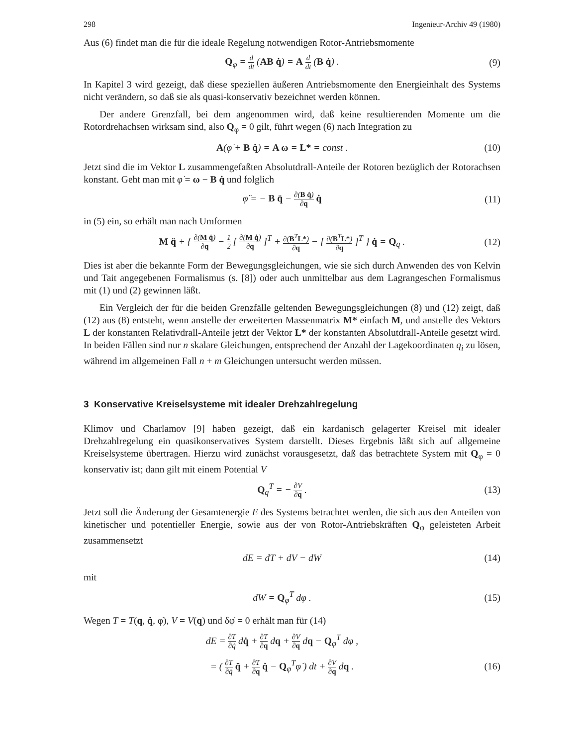298 Ingenieur-Archiv 49 (1980)
Aus (6) findet man die für die ideale Regelung notwendigen Rotor-Antriebsmomente
Q<sub>φ</sub> = d dt (AB q̇) = A d dt (B q̇) .
(9)
In Kapitel 3 wird gezeigt, daß diese speziellen äußeren Antriebsmomente den Energieinhalt des Systems nicht verändern, so daß sie als quasi-konservativ bezeichnet werden können.
Der andere Grenzfall, bei dem angenommen wird, daß keine resultierenden Momente um die Rotordrehachsen wirksam sind, also Q<sub>φ</sub> = 0 gilt, führt wegen (6) nach Integration zu
A(φ̇ + B q̇) = A ω = L* = const .
(10)
Jetzt sind die im Vektor L zusammengefaßten Absolutdrall-Anteile der Rotoren bezüglich der Rotorachsen konstant. Geht man mit φ̇ = ω − B q̇ und folglich
φ̈ = − B q̈ − ∂(B q̇) ∂q q̇
(11)
in (5) ein, so erhält man nach Umformen
M q̈ + { ∂(M q̇) ∂q − 1 2 [ ∂(M q̇) ∂q ]<sup>T</sup> + ∂(B<sup>T</sup>L*) ∂q − [ ∂(B<sup>T</sup>L*) ∂q ]<sup>T</sup> } q̇ = Q<sub>q</sub> .
(12)
Dies ist aber die bekannte Form der Bewegungsgleichungen, wie sie sich durch Anwenden des von Kelvin und Tait angegebenen Formalismus (s. [8]) oder auch unmittelbar aus dem Lagrangeschen Formalismus mit (1) und (2) gewinnen läßt.
Ein Vergleich der für die beiden Grenzfälle geltenden Bewegungsgleichungen (8) und (12) zeigt, daß (12) aus (8) entsteht, wenn anstelle der erweiterten Massenmatrix M* einfach M, und anstelle des Vektors L der konstanten Relativdrall-Anteile jetzt der Vektor L* der konstanten Absolutdrall-Anteile gesetzt wird. In beiden Fällen sind nur n skalare Gleichungen, entsprechend der Anzahl der Lagekoordinaten q<sub>i</sub> zu lösen, während im allgemeinen Fall n + m Gleichungen untersucht werden müssen.
3 Konservative Kreiselsysteme mit idealer Drehzahlregelung
Klimov und Charlamov [9] haben gezeigt, daß ein kardanisch gelagerter Kreisel mit idealer Drehzahlregelung ein quasikonservatives System darstellt. Dieses Ergebnis läßt sich auf allgemeine Kreiselsysteme übertragen. Hierzu wird zunächst vorausgesetzt, daß das betrachtete System mit Q<sub>φ</sub> = 0 konservativ ist; dann gilt mit einem Potential V
Q<sub>q</sub><sup>T</sup> = − ∂V ∂q .
(13)
Jetzt soll die Änderung der Gesamtenergie E des Systems betrachtet werden, die sich aus den Anteilen von kinetischer und potentieller Energie, sowie aus der von Rotor-Antriebskräften Q<sub>φ</sub> geleisteten Arbeit zusammensetzt
dE = dT + dV − dW
(14)
mit
dW = Q<sub>φ</sub><sup>T</sup> dφ .
(15)
Wegen T = T(q, q̇, φ̇), V = V(q) und δφ̇ = 0 erhält man für (14)
dE = ∂T ∂q̇ dq̇ + ∂T ∂q dq + ∂V ∂q dq − Q<sub>φ</sub><sup>T</sup> dφ ,
= ( ∂T ∂q̇ q̈ + ∂T ∂q q̇ − Q<sub>φ</sub><sup>T</sup>φ̇ ) dt + ∂V ∂q dq .
(16)